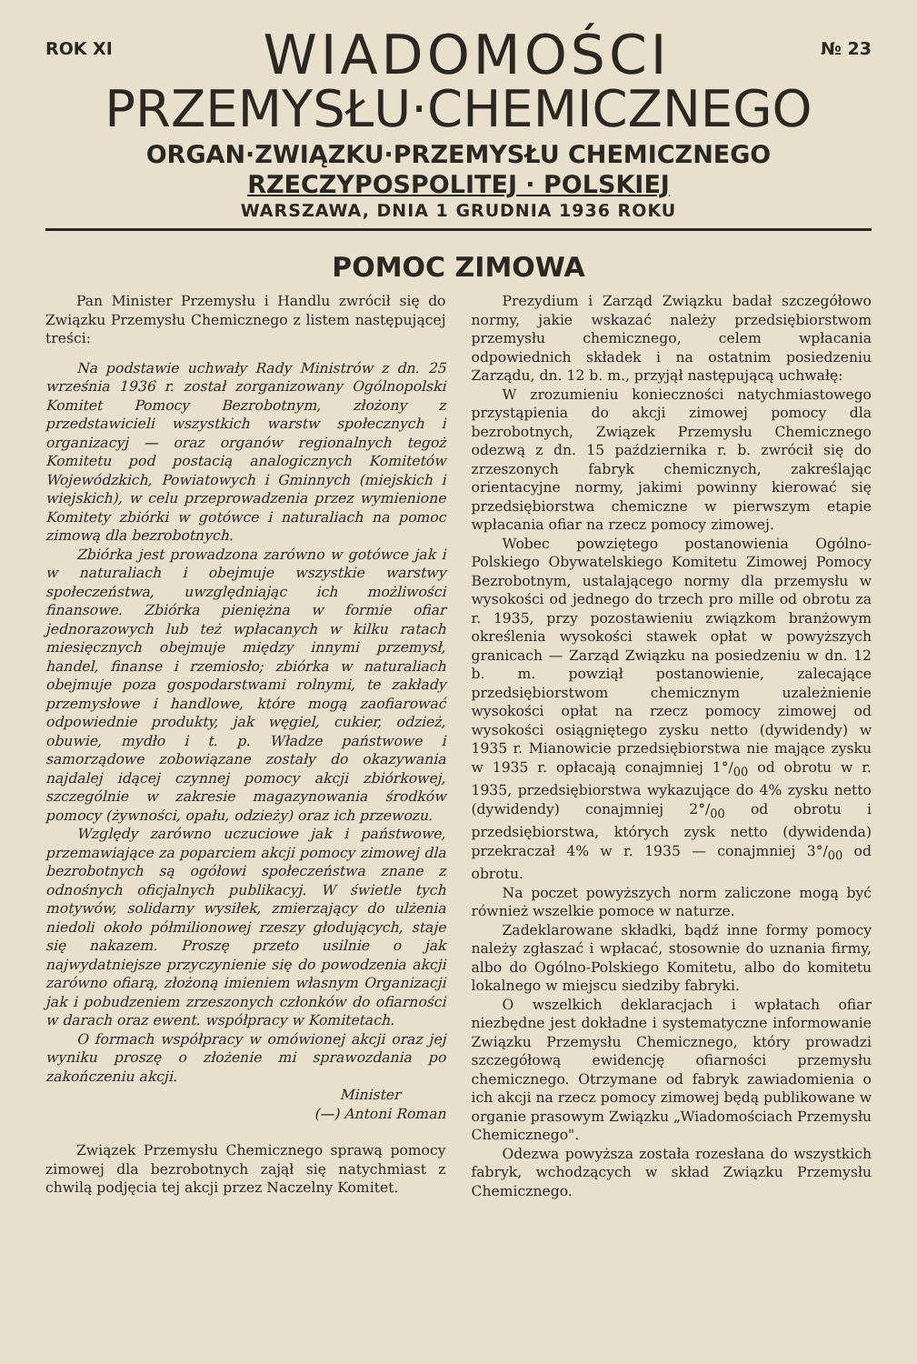ROK XI
WIADOMOŚCI
№ 23
PRZEMYSŁU·CHEMICZNEGO
ORGAN·ZWIĄZKU·PRZEMYSŁU CHEMICZNEGO
RZECZYPOSPOLITEJ · POLSKIEJ
WARSZAWA, DNIA 1 GRUDNIA 1936 ROKU
POMOC ZIMOWA
Pan Minister Przemysłu i Handlu zwrócił się do Związku Przemysłu Chemicznego z listem następującej treści:
Na podstawie uchwały Rady Ministrów z dn. 25 września 1936 r. został zorganizowany Ogólnopolski Komitet Pomocy Bezrobotnym, złożony z przedstawicieli wszystkich warstw społecznych i organizacyj — oraz organów regionalnych tegoż Komitetu pod postacią analogicznych Komitetów Wojewódzkich, Powiatowych i Gminnych (miejskich i wiejskich), w celu przeprowadzenia przez wymienione Komitety zbiórki w gotówce i naturaliach na pomoc zimową dla bezrobotnych.
Zbiórka jest prowadzona zarówno w gotówce jak i w naturaliach i obejmuje wszystkie warstwy społeczeństwa, uwzględniając ich możliwości finansowe. Zbiórka pieniężna w formie ofiar jednorazowych lub też wpłacanych w kilku ratach miesięcznych obejmuje między innymi przemysł, handel, finanse i rzemiosło; zbiórka w naturaliach obejmuje poza gospodarstwami rolnymi, te zakłady przemysłowe i handlowe, które mogą zaofiarować odpowiednie produkty, jak węgiel, cukier, odzież, obuwie, mydło i t. p. Władze państwowe i samorządowe zobowiązane zostały do okazywania najdalej idącej czynnej pomocy akcji zbiórkowej, szczególnie w zakresie magazynowania środków pomocy (żywności, opału, odzieży) oraz ich przewozu.
Względy zarówno uczuciowe jak i państwowe, przemawiające za poparciem akcji pomocy zimowej dla bezrobotnych są ogółowi społeczeństwa znane z odnośnych oficjalnych publikacyj. W świetle tych motywów, solidarny wysiłek, zmierzający do ulżenia niedoli około półmilionowej rzeszy głodujących, staje się nakazem. Proszę przeto usilnie o jak najwydatniejsze przyczynienie się do powodzenia akcji zarówno ofiarą, złożoną imieniem własnym Organizacji jak i pobudzeniem zrzeszonych członków do ofiarności w darach oraz ewent. współpracy w Komitetach.
O formach współpracy w omówionej akcji oraz jej wyniku proszę o złożenie mi sprawozdania po zakończeniu akcji.
Minister
(—) Antoni Roman
Związek Przemysłu Chemicznego sprawą pomocy zimowej dla bezrobotnych zajął się natychmiast z chwilą podjęcia tej akcji przez Naczelny Komitet.
Prezydium i Zarząd Związku badał szczegółowo normy, jakie wskazać należy przedsiębiorstwom przemysłu chemicznego, celem wpłacania odpowiednich składek i na ostatnim posiedzeniu Zarządu, dn. 12 b. m., przyjął następującą uchwałę:
W zrozumieniu konieczności natychmiastowego przystąpienia do akcji zimowej pomocy dla bezrobotnych, Związek Przemysłu Chemicznego odezwą z dn. 15 października r. b. zwrócił się do zrzeszonych fabryk chemicznych, zakreślając orientacyjne normy, jakimi powinny kierować się przedsiębiorstwa chemiczne w pierwszym etapie wpłacania ofiar na rzecz pomocy zimowej.
Wobec powziętego postanowienia Ogólno-Polskiego Obywatelskiego Komitetu Zimowej Pomocy Bezrobotnym, ustalającego normy dla przemysłu w wysokości od jednego do trzech pro mille od obrotu za r. 1935, przy pozostawieniu związkom branżowym określenia wysokości stawek opłat w powyższych granicach — Zarząd Związku na posiedzeniu w dn. 12 b. m. powziął postanowienie, zalecające przedsiębiorstwom chemicznym uzależnienie wysokości opłat na rzecz pomocy zimowej od wysokości osiągniętego zysku netto (dywidendy) w 1935 r. Mianowicie przedsiębiorstwa nie mające zysku w 1935 r. opłacają conajmniej 1°/<sub>00</sub> od obrotu w r. 1935, przedsiębiorstwa wykazujące do 4% zysku netto (dywidendy) conajmniej 2°/<sub>00</sub> od obrotu i przedsiębiorstwa, których zysk netto (dywidenda) przekraczał 4% w r. 1935 — conajmniej 3°/<sub>00</sub> od obrotu.
Na poczet powyższych norm zaliczone mogą być również wszelkie pomoce w naturze.
Zadeklarowane składki, bądź inne formy pomocy należy zgłaszać i wpłacać, stosownie do uznania firmy, albo do Ogólno-Polskiego Komitetu, albo do komitetu lokalnego w miejscu siedziby fabryki.
O wszelkich deklaracjach i wpłatach ofiar niezbędne jest dokładne i systematyczne informowanie Związku Przemysłu Chemicznego, który prowadzi szczegółową ewidencję ofiarności przemysłu chemicznego. Otrzymane od fabryk zawiadomienia o ich akcji na rzecz pomocy zimowej będą publikowane w organie prasowym Związku „Wiadomościach Przemysłu Chemicznego".
Odezwa powyższa została rozesłana do wszystkich fabryk, wchodzących w skład Związku Przemysłu Chemicznego.